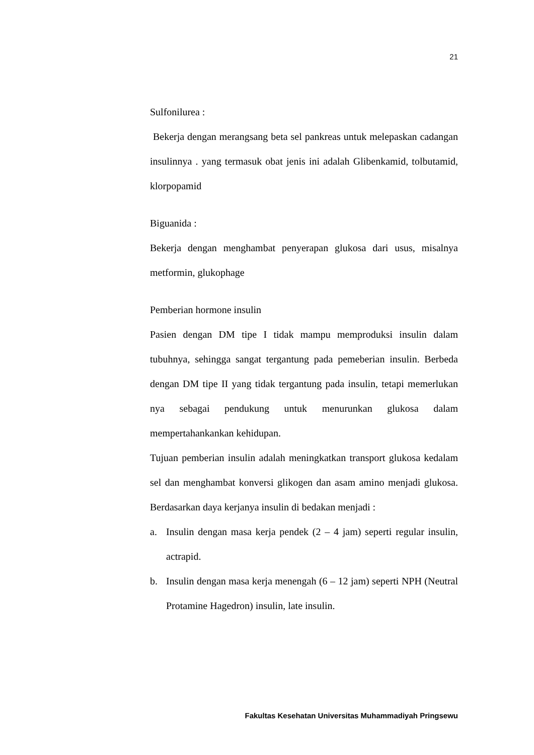21
Sulfonilurea :
Bekerja dengan merangsang beta sel pankreas untuk melepaskan cadangan insulinnya . yang termasuk obat jenis ini adalah Glibenkamid, tolbutamid, klorpopamid
Biguanida :
Bekerja dengan menghambat penyerapan glukosa dari usus, misalnya metformin, glukophage
Pemberian hormone insulin
Pasien dengan DM tipe I tidak mampu memproduksi insulin dalam tubuhnya, sehingga sangat tergantung pada pemeberian insulin. Berbeda dengan DM tipe II yang tidak tergantung pada insulin, tetapi memerlukan nya sebagai pendukung untuk menurunkan glukosa dalam mempertahankankan kehidupan.
Tujuan pemberian insulin adalah meningkatkan transport glukosa kedalam sel dan menghambat konversi glikogen dan asam amino menjadi glukosa. Berdasarkan daya kerjanya insulin di bedakan menjadi :
a. Insulin dengan masa kerja pendek (2 – 4 jam) seperti regular insulin, actrapid.
b. Insulin dengan masa kerja menengah (6 – 12 jam) seperti NPH (Neutral Protamine Hagedron) insulin, late insulin.
Fakultas Kesehatan Universitas Muhammadiyah Pringsewu